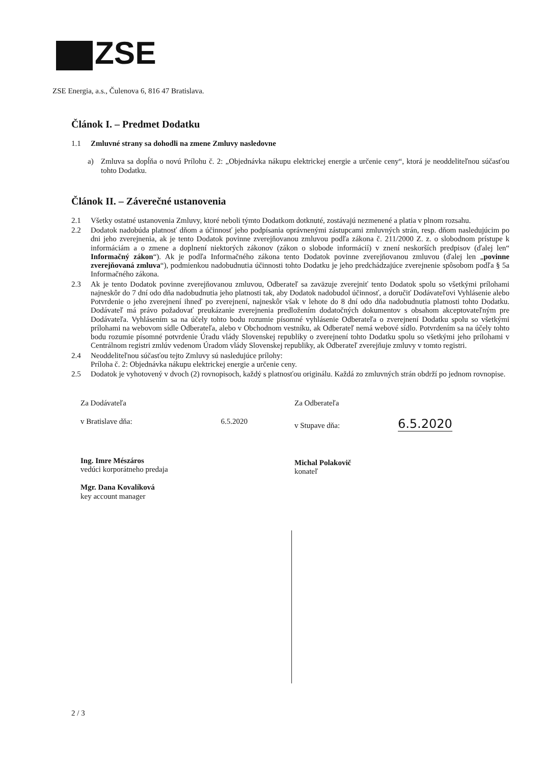ZSE
ZSE Energia, a.s., Čulenova 6, 816 47 Bratislava.
Článok I. – Predmet Dodatku
1.1 Zmluvné strany sa dohodli na zmene Zmluvy nasledovne
a) Zmluva sa dopĺňa o novú Prílohu č. 2: „Objednávka nákupu elektrickej energie a určenie ceny“, ktorá je neoddeliteľnou súčasťou tohto Dodatku.
Článok II. – Záverečné ustanovenia
2.1 Všetky ostatné ustanovenia Zmluvy, ktoré neboli týmto Dodatkom dotknuté, zostávajú nezmenené a platia v plnom rozsahu.
2.2 Dodatok nadobúda platnosť dňom a účinnosť jeho podpísania oprávnenými zástupcami zmluvných strán, resp. dňom nasledujúcim po dni jeho zverejnenia, ak je tento Dodatok povinne zverejňovanou zmluvou podľa zákona č. 211/2000 Z. z. o slobodnom prístupe k informáciám a o zmene a doplnení niektorých zákonov (zákon o slobode informácií) v znení neskorších predpisov (ďalej len“ Informačný zákon“). Ak je podľa Informačného zákona tento Dodatok povinne zverejňovanou zmluvou (ďalej len „povinne zverejňovaná zmluva“), podmienkou nadobudnutia účinnosti tohto Dodatku je jeho predchádzajúce zverejnenie spôsobom podľa § 5a Informačného zákona.
2.3 Ak je tento Dodatok povinne zverejňovanou zmluvou, Odberateľ sa zaväzuje zverejniť tento Dodatok spolu so všetkými prílohami najneskôr do 7 dní odo dňa nadobudnutia jeho platnosti tak, aby Dodatok nadobudol účinnosť, a doručiť Dodávateľovi Vyhlásenie alebo Potvrdenie o jeho zverejnení ihneď po zverejnení, najneskôr však v lehote do 8 dní odo dňa nadobudnutia platnosti tohto Dodatku. Dodávateľ má právo požadovať preukázanie zverejnenia predložením dodatočných dokumentov s obsahom akceptovateľným pre Dodávateľa. Vyhlásením sa na účely tohto bodu rozumie písomné vyhlásenie Odberateľa o zverejnení Dodatku spolu so všetkými prílohami na webovom sídle Odberateľa, alebo v Obchodnom vestníku, ak Odberateľ nemá webové sídlo. Potvrdením sa na účely tohto bodu rozumie písomné potvrdenie Úradu vlády Slovenskej republiky o zverejnení tohto Dodatku spolu so všetkými jeho prílohami v Centrálnom registri zmlúv vedenom Úradom vlády Slovenskej republiky, ak Odberateľ zverejňuje zmluvy v tomto registri.
2.4 Neoddeliteľnou súčasťou tejto Zmluvy sú nasledujúce prílohy:
Príloha č. 2: Objednávka nákupu elektrickej energie a určenie ceny.
2.5 Dodatok je vyhotovený v dvoch (2) rovnopisoch, každý s platnosťou originálu. Každá zo zmluvných strán obdrží po jednom rovnopise.
Za Dodávateľa
v Bratislave dňa: 6.5.2020
Ing. Imre Mészáros
vedúci korporátneho predaja
Mgr. Dana Kovalíková
key account manager
Za Odberateľa
v Stupave dňa: 6.5.2020
Michal Polakovič
konateľ
2 / 3